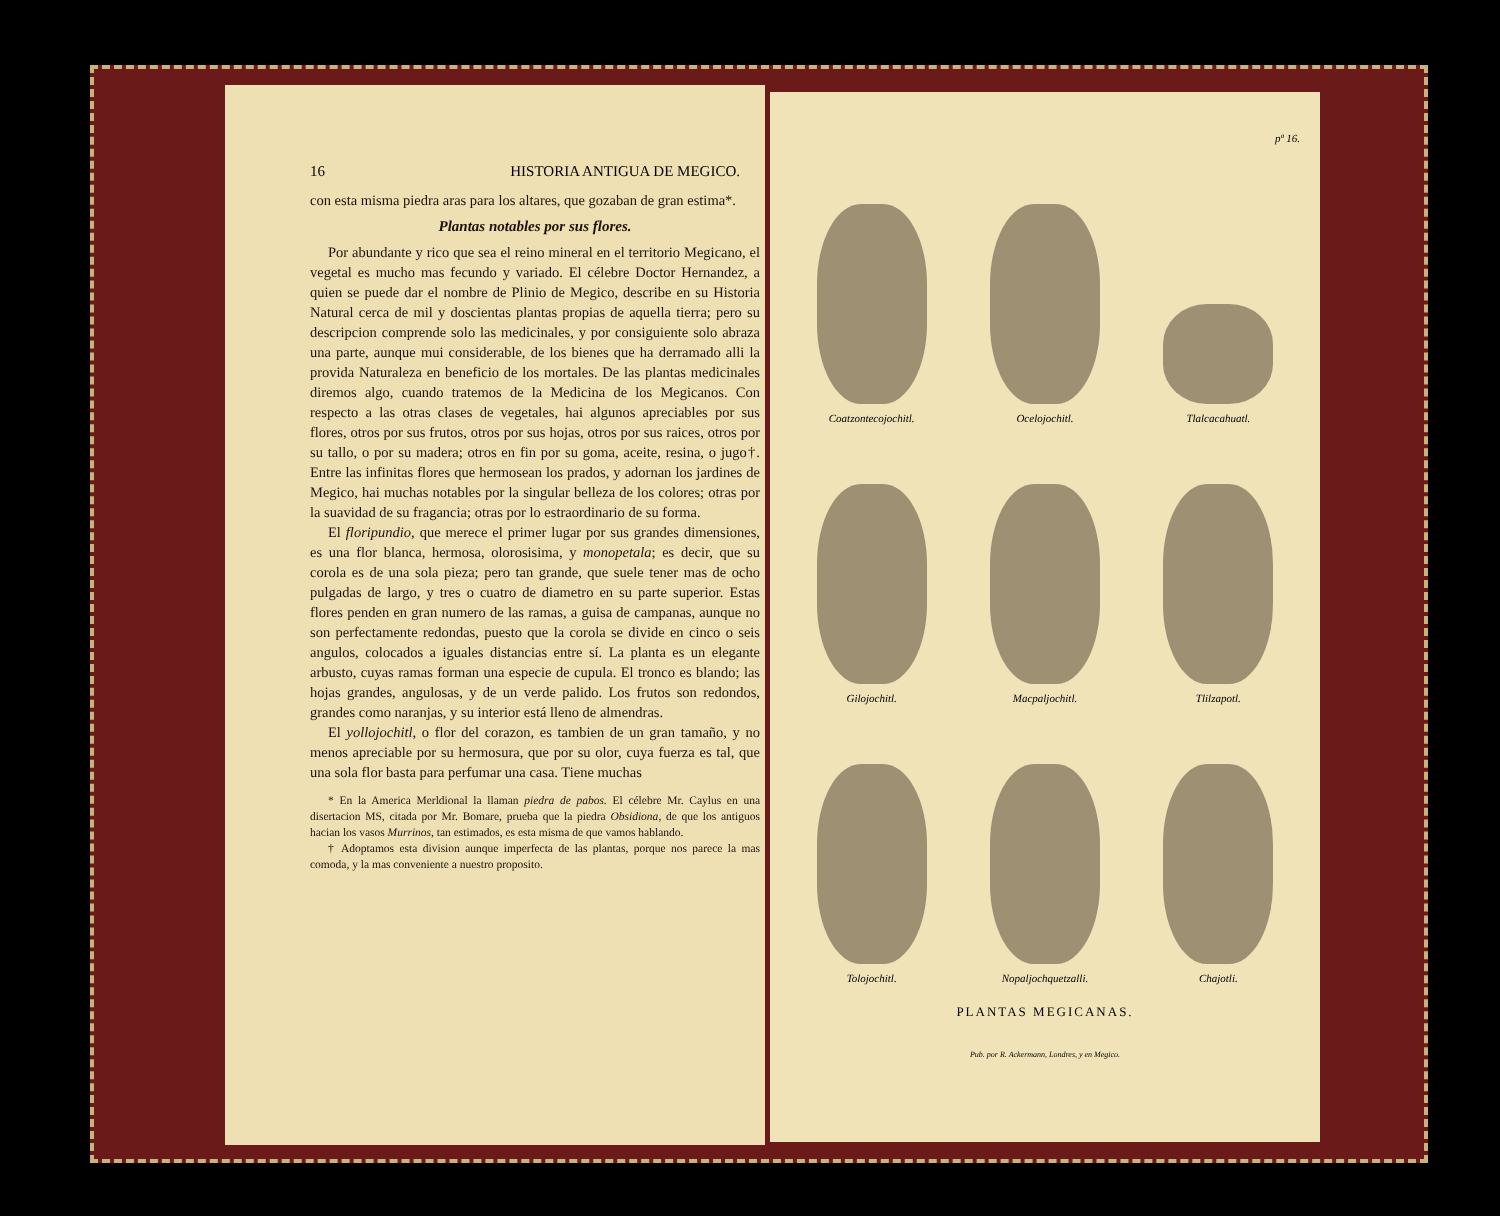16 HISTORIA ANTIGUA DE MEGICO.
con esta misma piedra aras para los altares, que gozaban de gran estima*.
Plantas notables por sus flores.
Por abundante y rico que sea el reino mineral en el territorio Megicano, el vegetal es mucho mas fecundo y variado. El célebre Doctor Hernandez, a quien se puede dar el nombre de Plinio de Megico, describe en su Historia Natural cerca de mil y doscientas plantas propias de aquella tierra; pero su descripcion comprende solo las medicinales, y por consiguiente solo abraza una parte, aunque mui considerable, de los bienes que ha derramado alli la provida Naturaleza en beneficio de los mortales. De las plantas medicinales diremos algo, cuando tratemos de la Medicina de los Megicanos. Con respecto a las otras clases de vegetales, hai algunos apreciables por sus flores, otros por sus frutos, otros por sus hojas, otros por sus raices, otros por su tallo, o por su madera; otros en fin por su goma, aceite, resina, o jugo†. Entre las infinitas flores que hermosean los prados, y adornan los jardines de Megico, hai muchas notables por la singular belleza de los colores; otras por la suavidad de su fragancia; otras por lo estraordinario de su forma.
El floripundio, que merece el primer lugar por sus grandes dimensiones, es una flor blanca, hermosa, olorosisima, y monopetala; es decir, que su corola es de una sola pieza; pero tan grande, que suele tener mas de ocho pulgadas de largo, y tres o cuatro de diametro en su parte superior. Estas flores penden en gran numero de las ramas, a guisa de campanas, aunque no son perfectamente redondas, puesto que la corola se divide en cinco o seis angulos, colocados a iguales distancias entre sí. La planta es un elegante arbusto, cuyas ramas forman una especie de cupula. El tronco es blando; las hojas grandes, angulosas, y de un verde palido. Los frutos son redondos, grandes como naranjas, y su interior está lleno de almendras.
El yollojochitl, o flor del corazon, es tambien de un gran tamaño, y no menos apreciable por su hermosura, que por su olor, cuya fuerza es tal, que una sola flor basta para perfumar una casa. Tiene muchas
* En la America Merldional la llaman piedra de pabos. El célebre Mr. Caylus en una disertacion MS, citada por Mr. Bomare, prueba que la piedra Obsidiona, de que los antiguos hacian los vasos Murrinos, tan estimados, es esta misma de que vamos hablando.
† Adoptamos esta division aunque imperfecta de las plantas, porque nos parece la mas comoda, y la mas conveniente a nuestro proposito.
pª 16.
Coatzontecojochitl.
Ocelojochitl.
Tlalcacahuatl.
Gilojochitl.
Macpaljochitl.
Tlilzapotl.
Tolojochitl.
Nopaljochquetzalli.
Chajotli.
PLANTAS MEGICANAS.
Pub. por R. Ackermann, Londres, y en Megico.